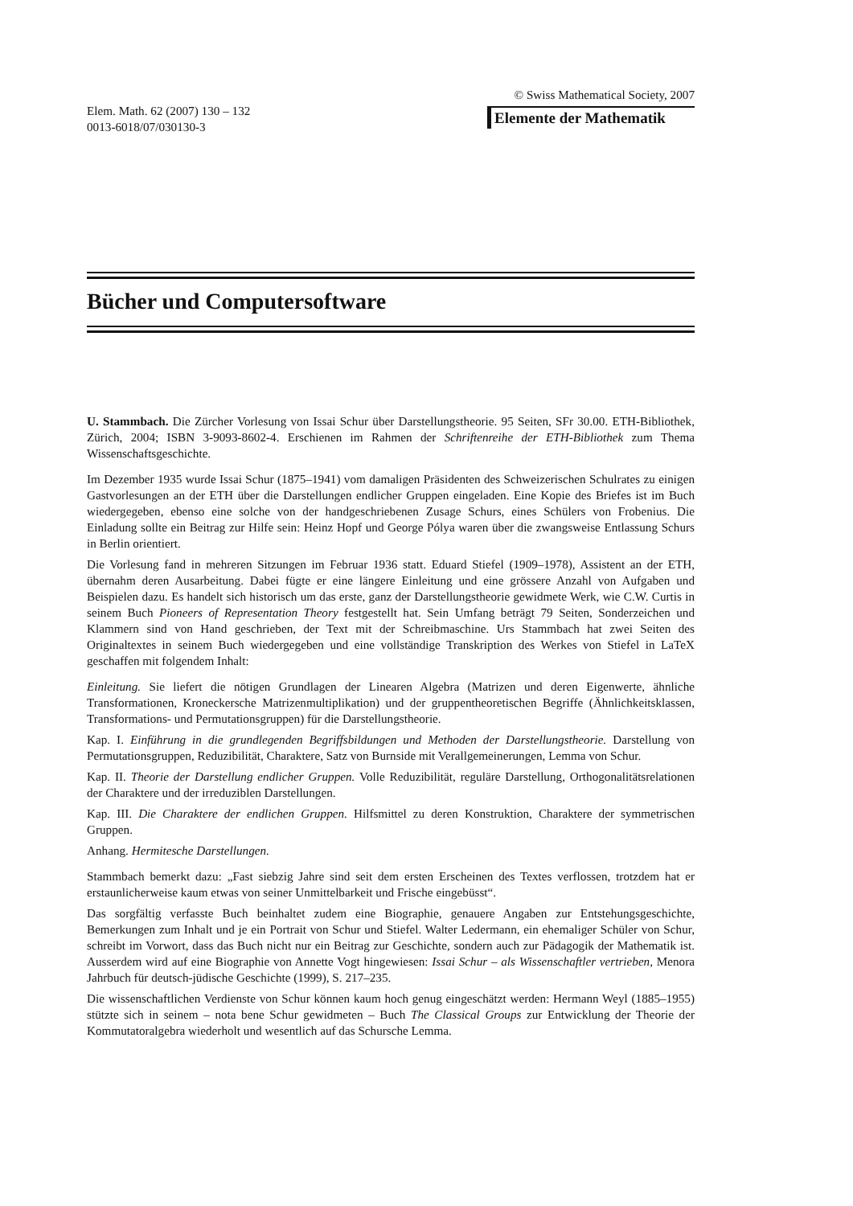Elem. Math. 62 (2007) 130 – 132
0013-6018/07/030130-3
© Swiss Mathematical Society, 2007
Elemente der Mathematik
Bücher und Computersoftware
U. Stammbach. Die Zürcher Vorlesung von Issai Schur über Darstellungstheorie. 95 Seiten, SFr 30.00. ETH-Bibliothek, Zürich, 2004; ISBN 3-9093-8602-4. Erschienen im Rahmen der Schriftenreihe der ETH-Bibliothek zum Thema Wissenschaftsgeschichte.
Im Dezember 1935 wurde Issai Schur (1875–1941) vom damaligen Präsidenten des Schweizerischen Schulrates zu einigen Gastvorlesungen an der ETH über die Darstellungen endlicher Gruppen eingeladen. Eine Kopie des Briefes ist im Buch wiedergegeben, ebenso eine solche von der handgeschriebenen Zusage Schurs, eines Schülers von Frobenius. Die Einladung sollte ein Beitrag zur Hilfe sein: Heinz Hopf und George Pólya waren über die zwangsweise Entlassung Schurs in Berlin orientiert.
Die Vorlesung fand in mehreren Sitzungen im Februar 1936 statt. Eduard Stiefel (1909–1978), Assistent an der ETH, übernahm deren Ausarbeitung. Dabei fügte er eine längere Einleitung und eine grössere Anzahl von Aufgaben und Beispielen dazu. Es handelt sich historisch um das erste, ganz der Darstellungstheorie gewidmete Werk, wie C.W. Curtis in seinem Buch Pioneers of Representation Theory festgestellt hat. Sein Umfang beträgt 79 Seiten, Sonderzeichen und Klammern sind von Hand geschrieben, der Text mit der Schreibmaschine. Urs Stammbach hat zwei Seiten des Originaltextes in seinem Buch wiedergegeben und eine vollständige Transkription des Werkes von Stiefel in LaTeX geschaffen mit folgendem Inhalt:
Einleitung. Sie liefert die nötigen Grundlagen der Linearen Algebra (Matrizen und deren Eigenwerte, ähnliche Transformationen, Kroneckersche Matrizenmultiplikation) und der gruppentheoretischen Begriffe (Ähnlichkeitsklassen, Transformations- und Permutationsgruppen) für die Darstellungstheorie.
Kap. I. Einführung in die grundlegenden Begriffsbildungen und Methoden der Darstellungstheorie. Darstellung von Permutationsgruppen, Reduzibilität, Charaktere, Satz von Burnside mit Verallgemeinerungen, Lemma von Schur.
Kap. II. Theorie der Darstellung endlicher Gruppen. Volle Reduzibilität, reguläre Darstellung, Orthogonalitätsrelationen der Charaktere und der irreduziblen Darstellungen.
Kap. III. Die Charaktere der endlichen Gruppen. Hilfsmittel zu deren Konstruktion, Charaktere der symmetrischen Gruppen.
Anhang. Hermitesche Darstellungen.
Stammbach bemerkt dazu: „Fast siebzig Jahre sind seit dem ersten Erscheinen des Textes verflossen, trotzdem hat er erstaunlicherweise kaum etwas von seiner Unmittelbarkeit und Frische eingebüsst“.
Das sorgfältig verfasste Buch beinhaltet zudem eine Biographie, genauere Angaben zur Entstehungsgeschichte, Bemerkungen zum Inhalt und je ein Portrait von Schur und Stiefel. Walter Ledermann, ein ehemaliger Schüler von Schur, schreibt im Vorwort, dass das Buch nicht nur ein Beitrag zur Geschichte, sondern auch zur Pädagogik der Mathematik ist. Ausserdem wird auf eine Biographie von Annette Vogt hingewiesen: Issai Schur – als Wissenschaftler vertrieben, Menora Jahrbuch für deutsch-jüdische Geschichte (1999), S. 217–235.
Die wissenschaftlichen Verdienste von Schur können kaum hoch genug eingeschätzt werden: Hermann Weyl (1885–1955) stützte sich in seinem – nota bene Schur gewidmeten – Buch The Classical Groups zur Entwicklung der Theorie der Kommutatoralgebra wiederholt und wesentlich auf das Schursche Lemma.